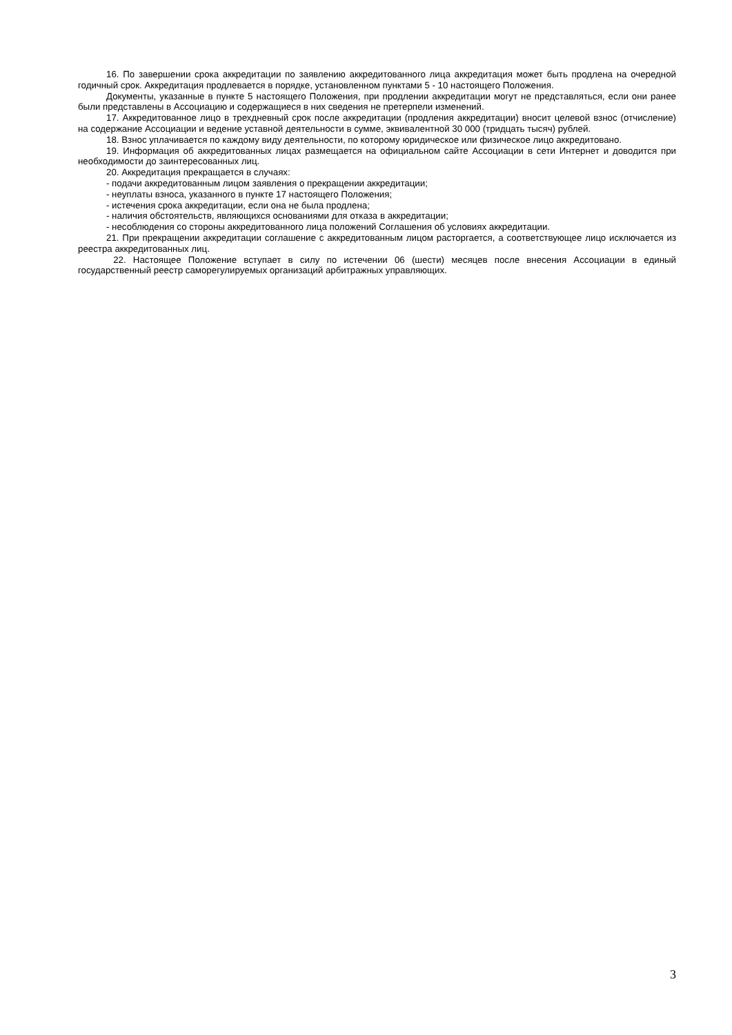16. По завершении срока аккредитации по заявлению аккредитованного лица аккредитация может быть продлена на очередной годичный срок. Аккредитация продлевается в порядке, установленном пунктами 5 - 10 настоящего Положения.
Документы, указанные в пункте 5 настоящего Положения, при продлении аккредитации могут не представляться, если они ранее были представлены в Ассоциацию и содержащиеся в них сведения не претерпели изменений.
17. Аккредитованное лицо в трехдневный срок после аккредитации (продления аккредитации) вносит целевой взнос (отчисление) на содержание Ассоциации и ведение уставной деятельности в сумме, эквивалентной 30 000 (тридцать тысяч) рублей.
18. Взнос уплачивается по каждому виду деятельности, по которому юридическое или физическое лицо аккредитовано.
19. Информация об аккредитованных лицах размещается на официальном сайте Ассоциации в сети Интернет и доводится при необходимости до заинтересованных лиц.
20. Аккредитация прекращается в случаях:
- подачи аккредитованным лицом заявления о прекращении аккредитации;
- неуплаты взноса, указанного в пункте 17 настоящего Положения;
- истечения срока аккредитации, если она не была продлена;
- наличия обстоятельств, являющихся основаниями для отказа в аккредитации;
- несоблюдения со стороны аккредитованного лица положений Соглашения об условиях аккредитации.
21. При прекращении аккредитации соглашение с аккредитованным лицом расторгается, а соответствующее лицо исключается из реестра аккредитованных лиц.
22. Настоящее Положение вступает в силу по истечении 06 (шести) месяцев после внесения Ассоциации в единый государственный реестр саморегулируемых организаций арбитражных управляющих.
3